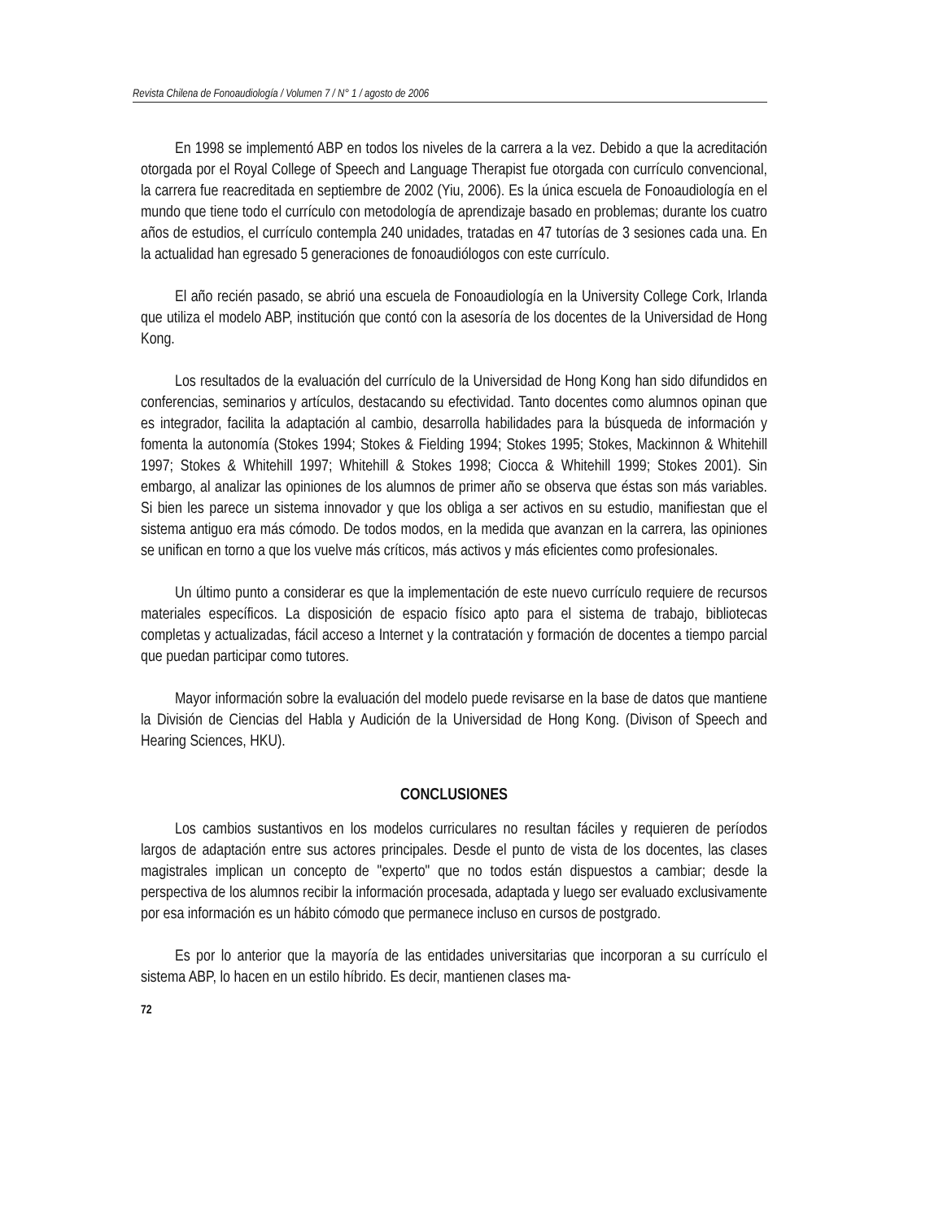Revista Chilena de Fonoaudiología / Volumen 7 / N° 1 / agosto de 2006
En 1998 se implementó ABP en todos los niveles de la carrera a la vez. Debido a que la acreditación otorgada por el Royal College of Speech and Language Therapist fue otorgada con currículo convencional, la carrera fue reacreditada en septiembre de 2002 (Yiu, 2006). Es la única escuela de Fonoaudiología en el mundo que tiene todo el currículo con metodología de aprendizaje basado en problemas; durante los cuatro años de estudios, el currículo contempla 240 unidades, tratadas en 47 tutorías de 3 sesiones cada una. En la actualidad han egresado 5 generaciones de fonoaudiólogos con este currículo.
El año recién pasado, se abrió una escuela de Fonoaudiología en la University College Cork, Irlanda que utiliza el modelo ABP, institución que contó con la asesoría de los docentes de la Universidad de Hong Kong.
Los resultados de la evaluación del currículo de la Universidad de Hong Kong han sido difundidos en conferencias, seminarios y artículos, destacando su efectividad. Tanto docentes como alumnos opinan que es integrador, facilita la adaptación al cambio, desarrolla habilidades para la búsqueda de información y fomenta la autonomía (Stokes 1994; Stokes & Fielding 1994; Stokes 1995; Stokes, Mackinnon & Whitehill 1997; Stokes & Whitehill 1997; Whitehill & Stokes 1998; Ciocca & Whitehill 1999; Stokes 2001). Sin embargo, al analizar las opiniones de los alumnos de primer año se observa que éstas son más variables. Si bien les parece un sistema innovador y que los obliga a ser activos en su estudio, manifiestan que el sistema antiguo era más cómodo. De todos modos, en la medida que avanzan en la carrera, las opiniones se unifican en torno a que los vuelve más críticos, más activos y más eficientes como profesionales.
Un último punto a considerar es que la implementación de este nuevo currículo requiere de recursos materiales específicos. La disposición de espacio físico apto para el sistema de trabajo, bibliotecas completas y actualizadas, fácil acceso a Internet y la contratación y formación de docentes a tiempo parcial que puedan participar como tutores.
Mayor información sobre la evaluación del modelo puede revisarse en la base de datos que mantiene la División de Ciencias del Habla y Audición de la Universidad de Hong Kong. (Divison of Speech and Hearing Sciences, HKU).
CONCLUSIONES
Los cambios sustantivos en los modelos curriculares no resultan fáciles y requieren de períodos largos de adaptación entre sus actores principales. Desde el punto de vista de los docentes, las clases magistrales implican un concepto de "experto" que no todos están dispuestos a cambiar; desde la perspectiva de los alumnos recibir la información procesada, adaptada y luego ser evaluado exclusivamente por esa información es un hábito cómodo que permanece incluso en cursos de postgrado.
Es por lo anterior que la mayoría de las entidades universitarias que incorporan a su currículo el sistema ABP, lo hacen en un estilo híbrido. Es decir, mantienen clases ma-
72